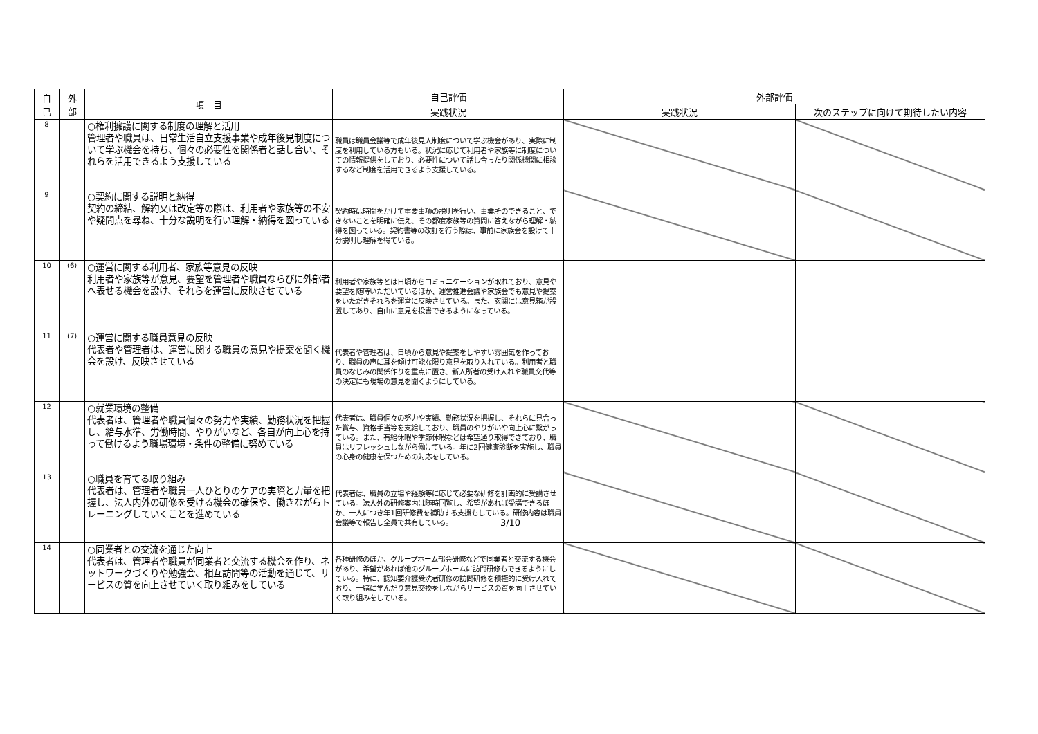| 自 己 | 外 部 | 項 目 | 自己評価 | 外部評価 | |
| --- | --- | --- | --- | --- | --- |
| | | | 実践状況 | 実践状況 | 次のステップに向けて期待したい内容 |
| 8 | | ○権利擁護に関する制度の理解と活用 管理者や職員は、日常生活自立支援事業や成年後見制度について学ぶ機会を持ち、個々の必要性を関係者と話し合い、それらを活用できるよう支援している | 職員は職員会議等で成年後見人制度について学ぶ機会があり、実際に制度を利用している方もいる。状況に応じて利用者や家族等に制度についての情報提供をしており、必要性について話し合ったり関係機関に相談するなど制度を活用できるよう支援している。 | | |
| 9 | | ○契約に関する説明と納得 契約の締結、解約又は改定等の際は、利用者や家族等の不安や疑問点を尋ね、十分な説明を行い理解・納得を図っている | 契約時は時間をかけて重要事項の説明を行い、事業所のできること、できないことを明確に伝え、その都度家族等の質問に答えながら理解・納得を図っている。契約書等の改訂を行う際は、事前に家族会を設けて十分説明し理解を得ている。 | | |
| 10 | (6) | ○運営に関する利用者、家族等意見の反映 利用者や家族等が意見、要望を管理者や職員ならびに外部者へ表せる機会を設け、それらを運営に反映させている | 利用者や家族等とは日頃からコミュニケーションが取れており、意見や要望を随時いただいているほか、運営推進会議や家族会でも意見や提案をいただきそれらを運営に反映させている。また、玄関には意見箱が設置してあり、自由に意見を投書できるようになっている。 | | |
| 11 | (7) | ○運営に関する職員意見の反映 代表者や管理者は、運営に関する職員の意見や提案を聞く機会を設け、反映させている | 代表者や管理者は、日頃から意見や提案をしやすい雰囲気を作っており、職員の声に耳を傾け可能な限り意見を取り入れている。利用者と職員のなじみの関係作りを重点に置き、新入所者の受け入れや職員交代等の決定にも現場の意見を聞くようにしている。 | | |
| 12 | | ○就業環境の整備 代表者は、管理者や職員個々の努力や実績、勤務状況を把握し、給与水準、労働時間、やりがいなど、各自が向上心を持って働けるよう職場環境・条件の整備に努めている | 代表者は、職員個々の努力や実績、勤務状況を把握し、それらに見合った賞与、資格手当等を支給しており、職員のやりがいや向上心に繋がっている。また、有給休暇や季節休暇などは希望通り取得できており、職員はリフレッシュしながら働けている。年に2回健康診断を実施し、職員の心身の健康を保つための対応をしている。 | | |
| 13 | | ○職員を育てる取り組み 代表者は、管理者や職員一人ひとりのケアの実際と力量を把握し、法人内外の研修を受ける機会の確保や、働きながらトレーニングしていくことを進めている | 代表者は、職員の立場や経験等に応じて必要な研修を計画的に受講させている。法人外の研修案内は随時回覧し、希望があれば受講できるほか、一人につき年1回研修費を補助する支援もしている。研修内容は職員会議等で報告し全員で共有している。 | | |
| 14 | | ○同業者との交流を通じた向上 代表者は、管理者や職員が同業者と交流する機会を作り、ネットワークづくりや勉強会、相互訪問等の活動を通じて、サービスの質を向上させていく取り組みをしている | 各種研修のほか、グループホーム部会研修などで同業者と交流する機会があり、希望があれば他のグループホームに訪問研修もできるようにしている。特に、認知要介護受洗者研修の訪問研修を積極的に受け入れており、一緒に学んだり意見交換をしながらサービスの質を向上させていく取り組みをしている。 | | |
3/10